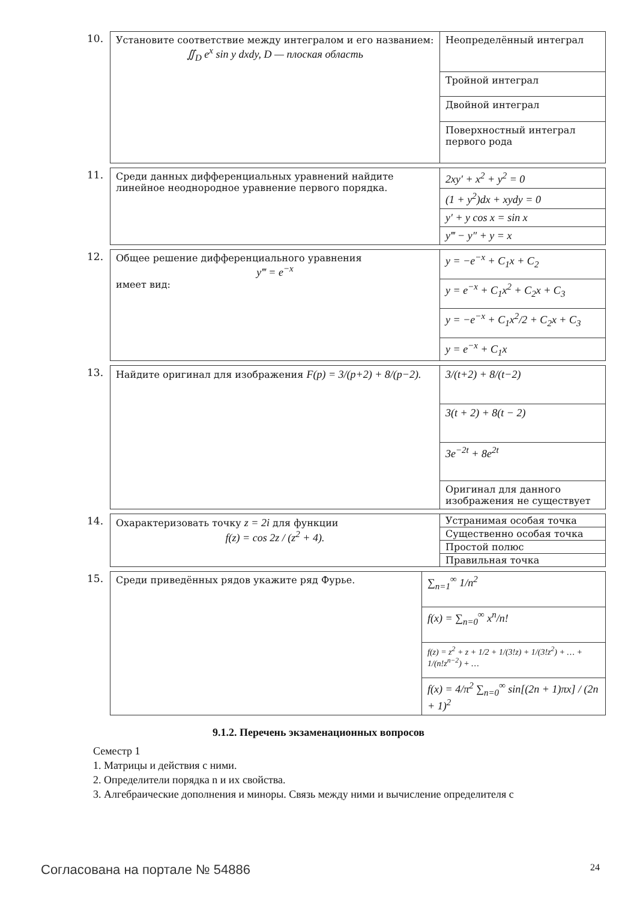10.
| Установите соответствие между интегралом и его названием: ∬<sub>D</sub> e<sup>x</sup> sin y dxdy, D — плоская область | Неопределённый интеграл |
| | Тройной интеграл |
| | Двойной интеграл |
| | Поверхностный интеграл первого рода |
11.
| Среди данных дифференциальных уравнений найдите линейное неоднородное уравнение первого порядка. | 2xy′ + x<sup>2</sup> + y<sup>2</sup> = 0 |
| | (1 + y<sup>2</sup>)dx + xydy = 0 |
| | y′ + y cos x = sin x |
| | y‴ − y″ + y = x |
12.
| Общее решение дифференциального уравнения y‴ = e<sup>−x</sup> имеет вид: | y = −e<sup>−x</sup> + C<sub>1</sub>x + C<sub>2</sub> |
| | y = e<sup>−x</sup> + C<sub>1</sub>x<sup>2</sup> + C<sub>2</sub>x + C<sub>3</sub> |
| | y = −e<sup>−x</sup> + C<sub>1</sub>x<sup>2</sup>/2 + C<sub>2</sub>x + C<sub>3</sub> |
| | y = e<sup>−x</sup> + C<sub>1</sub>x |
13.
| Найдите оригинал для изображения F(p) = 3/(p+2) + 8/(p−2). | 3/(t+2) + 8/(t−2) |
| | 3(t + 2) + 8(t − 2) |
| | 3e<sup>−2t</sup> + 8e<sup>2t</sup> |
| | Оригинал для данного изображения не существует |
14.
| Охарактеризовать точку z = 2i для функции f(z) = cos 2z / (z<sup>2</sup> + 4). | Устранимая особая точка |
| | Существенно особая точка |
| | Простой полюс |
| | Правильная точка |
15.
| Среди приведённых рядов укажите ряд Фурье. | ∑<sub>n=1</sub><sup>∞</sup> 1/n<sup>2</sup> |
| | f(x) = ∑<sub>n=0</sub><sup>∞</sup> x<sup>n</sup>/n! |
| | f(z) = z<sup>2</sup> + z + 1/2 + 1/(3!z) + 1/(3!z<sup>2</sup>) + … + 1/(n!z<sup>n−2</sup>) + … |
| | f(x) = 4/π<sup>2</sup> ∑<sub>n=0</sub><sup>∞</sup> sin[(2n + 1)πx] / (2n + 1)<sup>2</sup> |
9.1.2. Перечень экзаменационных вопросов
Семестр 1
1. Матрицы и действия с ними.
2. Определители порядка n и их свойства.
3. Алгебраические дополнения и миноры. Связь между ними и вычисление определителя с
Согласована на портале № 54886 24